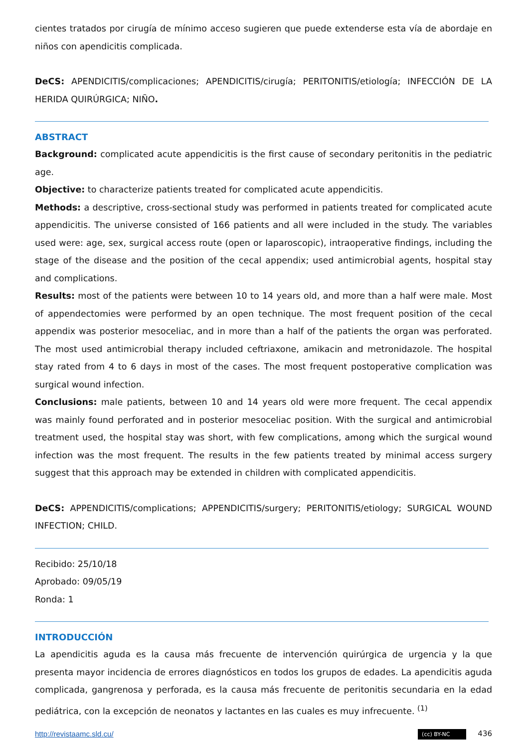cientes tratados por cirugía de mínimo acceso sugieren que puede extenderse esta vía de abordaje en niños con apendicitis complicada.
DeCS: APENDICITIS/complicaciones; APENDICITIS/cirugía; PERITONITIS/etiología; INFECCIÓN DE LA HERIDA QUIRÚRGICA; NIÑO.
ABSTRACT
Background: complicated acute appendicitis is the first cause of secondary peritonitis in the pediatric age.
Objective: to characterize patients treated for complicated acute appendicitis.
Methods: a descriptive, cross-sectional study was performed in patients treated for complicated acute appendicitis. The universe consisted of 166 patients and all were included in the study. The variables used were: age, sex, surgical access route (open or laparoscopic), intraoperative findings, including the stage of the disease and the position of the cecal appendix; used antimicrobial agents, hospital stay and complications.
Results: most of the patients were between 10 to 14 years old, and more than a half were male. Most of appendectomies were performed by an open technique. The most frequent position of the cecal appendix was posterior mesoceliac, and in more than a half of the patients the organ was perforated. The most used antimicrobial therapy included ceftriaxone, amikacin and metronidazole. The hospital stay rated from 4 to 6 days in most of the cases. The most frequent postoperative complication was surgical wound infection.
Conclusions: male patients, between 10 and 14 years old were more frequent. The cecal appendix was mainly found perforated and in posterior mesoceliac position. With the surgical and antimicrobial treatment used, the hospital stay was short, with few complications, among which the surgical wound infection was the most frequent. The results in the few patients treated by minimal access surgery suggest that this approach may be extended in children with complicated appendicitis.
DeCS: APPENDICITIS/complications; APPENDICITIS/surgery; PERITONITIS/etiology; SURGICAL WOUND INFECTION; CHILD.
Recibido: 25/10/18
Aprobado: 09/05/19
Ronda: 1
INTRODUCCIÓN
La apendicitis aguda es la causa más frecuente de intervención quirúrgica de urgencia y la que presenta mayor incidencia de errores diagnósticos en todos los grupos de edades. La apendicitis aguda complicada, gangrenosa y perforada, es la causa más frecuente de peritonitis secundaria en la edad pediátrica, con la excepción de neonatos y lactantes en las cuales es muy infrecuente. <sup>(1)</sup>
http://revistaamc.sld.cu/ (cc) BY-NC 436